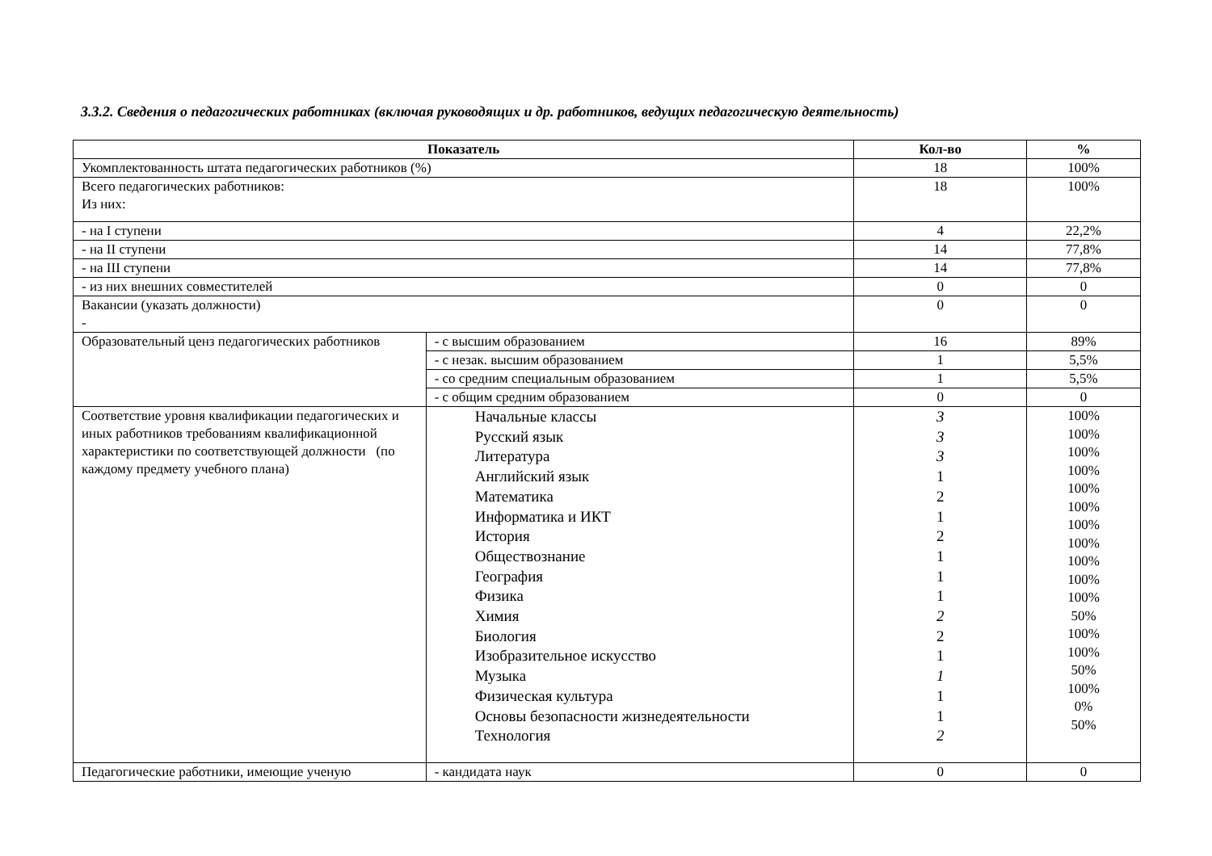3.3.2. Сведения о педагогических работниках (включая руководящих и др. работников, ведущих педагогическую деятельность)
| Показатель | | Кол-во | % |
| --- | --- | --- | --- |
| Укомплектованность штата педагогических работников (%) | | 18 | 100% |
| Всего педагогических работников: Из них: | | 18 | 100% |
| - на I ступени | | 4 | 22,2% |
| - на II ступени | | 14 | 77,8% |
| - на III ступени | | 14 | 77,8% |
| - из них внешних совместителей | | 0 | 0 |
| Вакансии (указать должности) - | | 0 | 0 |
| Образовательный ценз педагогических работников | - с высшим образованием | 16 | 89% |
| | - с незак. высшим образованием | 1 | 5,5% |
| | - со средним специальным образованием | 1 | 5,5% |
| | - с общим средним образованием | 0 | 0 |
| Соответствие уровня квалификации педагогических и иных работников требованиям квалификационной характеристики по соответствующей должности (по каждому предмету учебного плана) | Начальные классы Русский язык Литература Английский язык Математика Информатика и ИКТ История Обществознание География Физика Химия Биология Изобразительное искусство Музыка Физическая культура Основы безопасности жизнедеятельности Технология | 3 3 3 1 2 1 2 1 1 1 2 2 1 1 1 1 2 | 100% 100% 100% 100% 100% 100% 100% 100% 100% 100% 100% 50% 100% 100% 50% 100% 0% 50% |
| Педагогические работники, имеющие ученую | - кандидата наук | 0 | 0 |